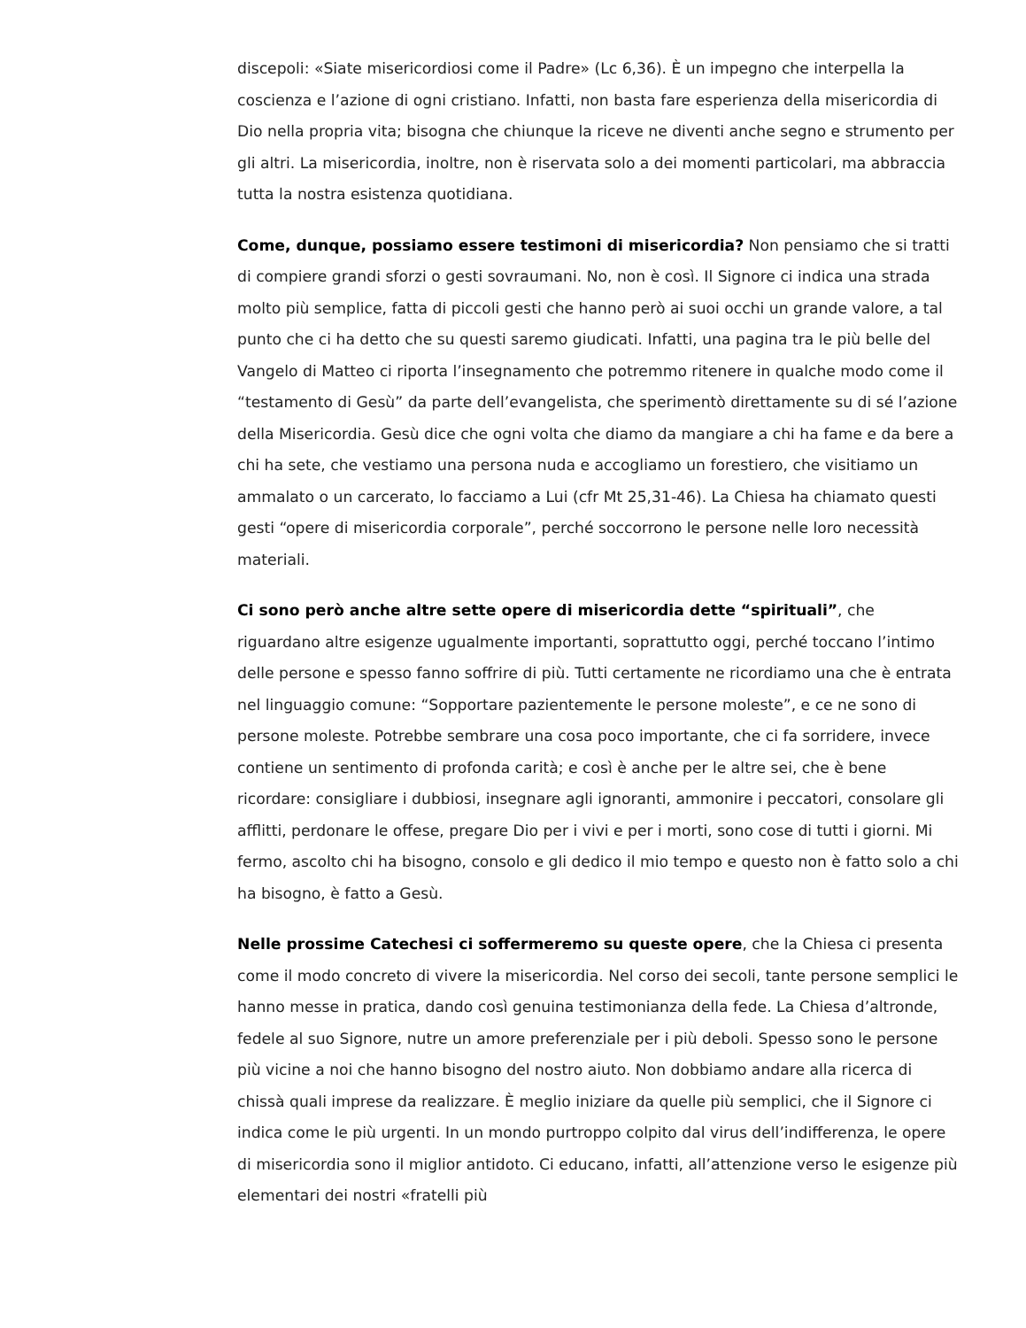discepoli: «Siate misericordiosi come il Padre» (Lc 6,36). È un impegno che interpella la coscienza e l’azione di ogni cristiano. Infatti, non basta fare esperienza della misericordia di Dio nella propria vita; bisogna che chiunque la riceve ne diventi anche segno e strumento per gli altri. La misericordia, inoltre, non è riservata solo a dei momenti particolari, ma abbraccia tutta la nostra esistenza quotidiana.
Come, dunque, possiamo essere testimoni di misericordia? Non pensiamo che si tratti di compiere grandi sforzi o gesti sovraumani. No, non è così. Il Signore ci indica una strada molto più semplice, fatta di piccoli gesti che hanno però ai suoi occhi un grande valore, a tal punto che ci ha detto che su questi saremo giudicati. Infatti, una pagina tra le più belle del Vangelo di Matteo ci riporta l’insegnamento che potremmo ritenere in qualche modo come il “testamento di Gesù” da parte dell’evangelista, che sperimentò direttamente su di sé l’azione della Misericordia. Gesù dice che ogni volta che diamo da mangiare a chi ha fame e da bere a chi ha sete, che vestiamo una persona nuda e accogliamo un forestiero, che visitiamo un ammalato o un carcerato, lo facciamo a Lui (cfr Mt 25,31-46). La Chiesa ha chiamato questi gesti “opere di misericordia corporale”, perché soccorrono le persone nelle loro necessità materiali.
Ci sono però anche altre sette opere di misericordia dette “spirituali”, che riguardano altre esigenze ugualmente importanti, soprattutto oggi, perché toccano l’intimo delle persone e spesso fanno soffrire di più. Tutti certamente ne ricordiamo una che è entrata nel linguaggio comune: “Sopportare pazientemente le persone moleste”, e ce ne sono di persone moleste. Potrebbe sembrare una cosa poco importante, che ci fa sorridere, invece contiene un sentimento di profonda carità; e così è anche per le altre sei, che è bene ricordare: consigliare i dubbiosi, insegnare agli ignoranti, ammonire i peccatori, consolare gli afflitti, perdonare le offese, pregare Dio per i vivi e per i morti, sono cose di tutti i giorni. Mi fermo, ascolto chi ha bisogno, consolo e gli dedico il mio tempo e questo non è fatto solo a chi ha bisogno, è fatto a Gesù.
Nelle prossime Catechesi ci soffermeremo su queste opere, che la Chiesa ci presenta come il modo concreto di vivere la misericordia. Nel corso dei secoli, tante persone semplici le hanno messe in pratica, dando così genuina testimonianza della fede. La Chiesa d’altronde, fedele al suo Signore, nutre un amore preferenziale per i più deboli. Spesso sono le persone più vicine a noi che hanno bisogno del nostro aiuto. Non dobbiamo andare alla ricerca di chissà quali imprese da realizzare. È meglio iniziare da quelle più semplici, che il Signore ci indica come le più urgenti. In un mondo purtroppo colpito dal virus dell’indifferenza, le opere di misericordia sono il miglior antidoto. Ci educano, infatti, all’attenzione verso le esigenze più elementari dei nostri «fratelli più